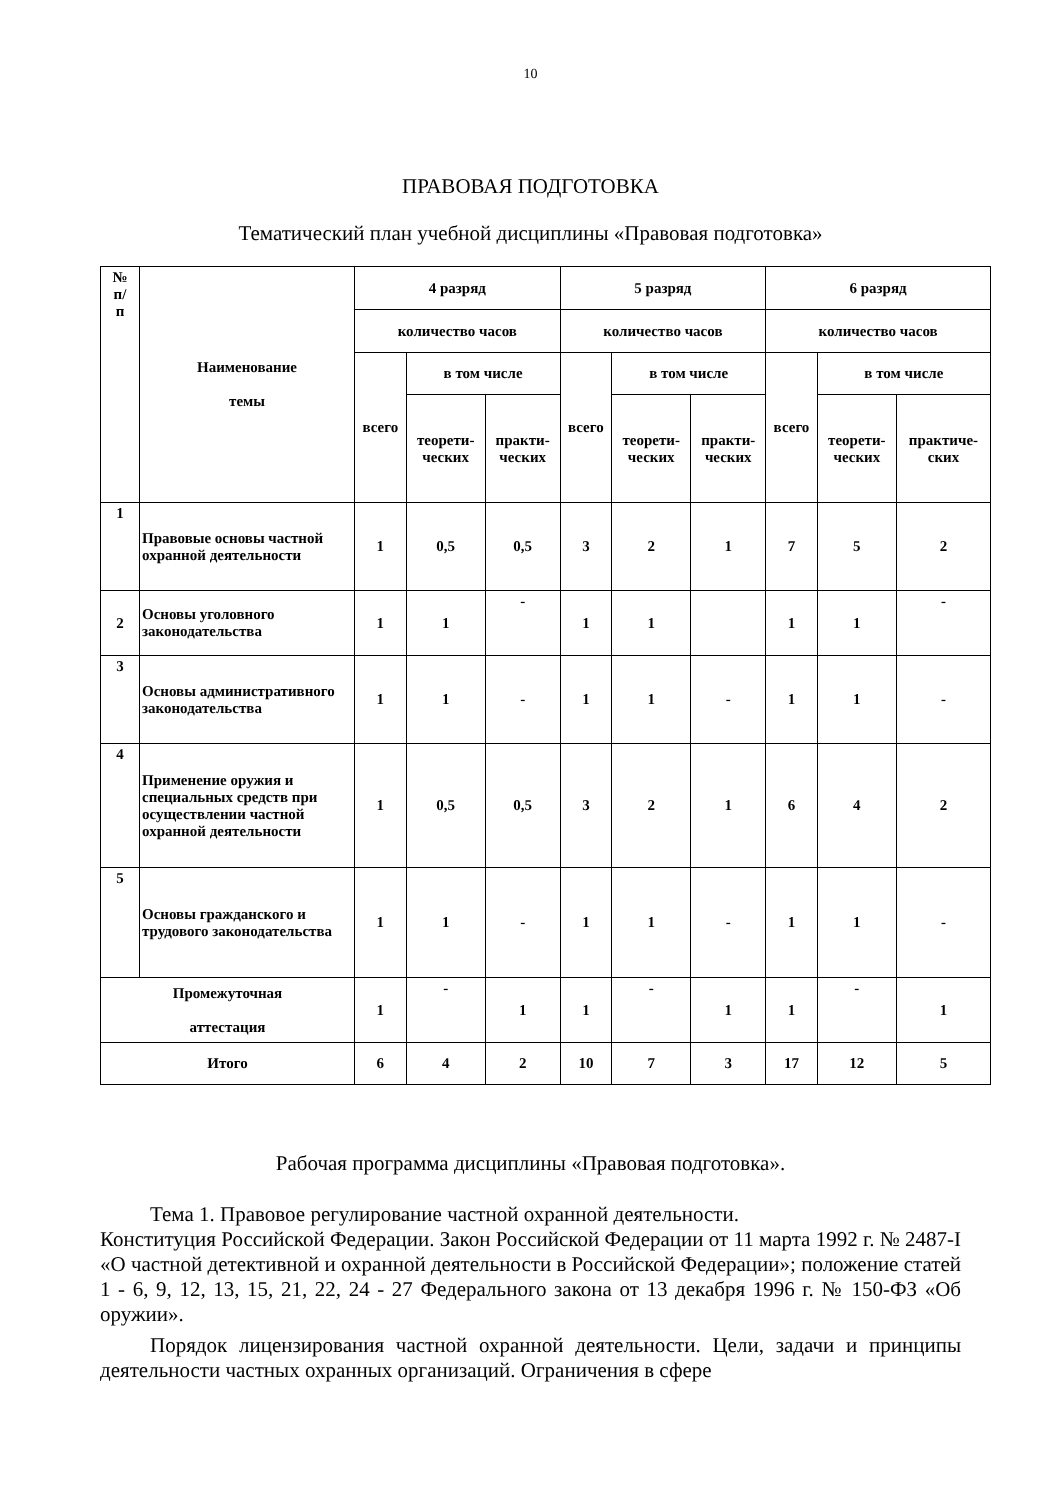10
ПРАВОВАЯ ПОДГОТОВКА
Тематический план учебной дисциплины «Правовая подготовка»
| № п/ п | Наименование темы | 4 разряд | | | 5 разряд | | | 6 разряд | | |
| --- | --- | --- | --- | --- | --- | --- | --- | --- | --- | --- |
| | | количество часов | | | количество часов | | | количество часов | | |
| | | всего | в том числе | | всего | в том числе | | всего | в том числе | |
| | | | теорети- ческих | практи- ческих | | теорети- ческих | практи- ческих | | теорети- ческих | практиче- ских |
| 1 | Правовые основы частной охранной деятельности | 1 | 0,5 | 0,5 | 3 | 2 | 1 | 7 | 5 | 2 |
| 2 | Основы уголовного законодательства | 1 | 1 | - | 1 | 1 | | 1 | 1 | - |
| 3 | Основы административного законодательства | 1 | 1 | - | 1 | 1 | - | 1 | 1 | - |
| 4 | Применение оружия и специальных средств при осуществлении частной охранной деятельности | 1 | 0,5 | 0,5 | 3 | 2 | 1 | 6 | 4 | 2 |
| 5 | Основы гражданского и трудового законодательства | 1 | 1 | - | 1 | 1 | - | 1 | 1 | - |
| Промежуточная аттестация | | 1 | - | 1 | 1 | - | 1 | 1 | - | 1 |
| Итого | | 6 | 4 | 2 | 10 | 7 | 3 | 17 | 12 | 5 |
Рабочая программа дисциплины «Правовая подготовка».
Тема 1. Правовое регулирование частной охранной деятельности.
Конституция Российской Федерации. Закон Российской Федерации от 11 марта 1992 г. № 2487-I «О частной детективной и охранной деятельности в Российской Федерации»; положение статей 1 - 6, 9, 12, 13, 15, 21, 22, 24 - 27 Федерального закона от 13 декабря 1996 г. № 150-ФЗ «Об оружии».
Порядок лицензирования частной охранной деятельности. Цели, задачи и принципы деятельности частных охранных организаций. Ограничения в сфере